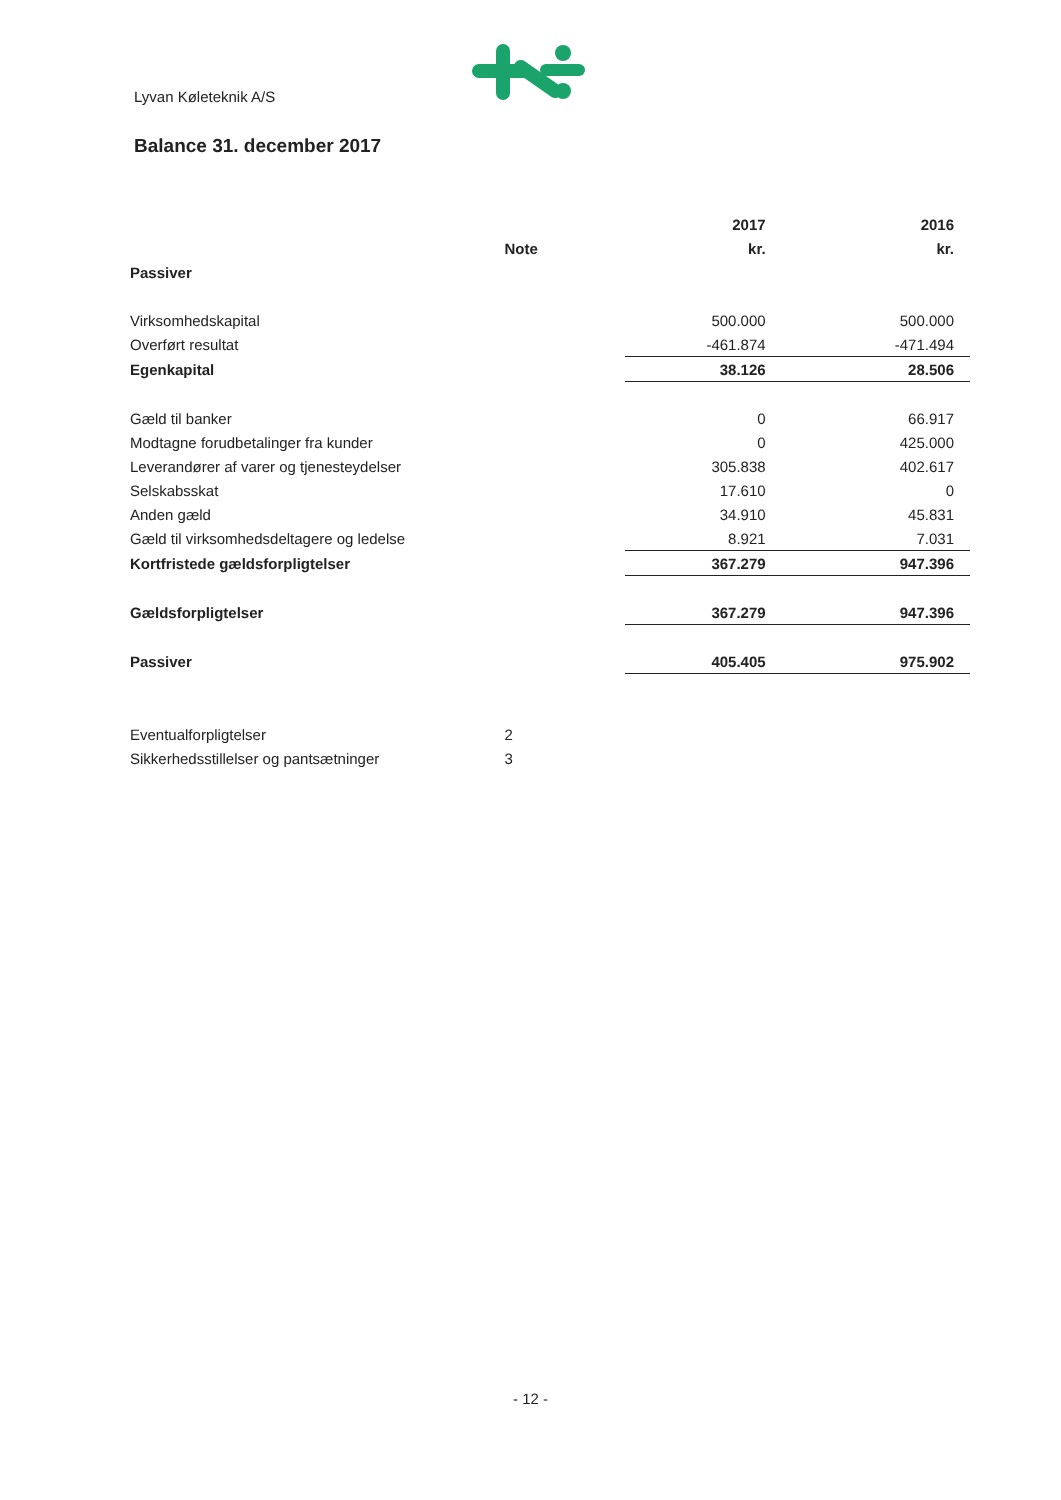Lyvan Køleteknik A/S
Balance 31. december 2017
| | | 2017 | 2016 |
| --- | --- | --- | --- |
| | Note | kr. | kr. |
| Passiver | | | |
| Virksomhedskapital | | 500.000 | 500.000 |
| Overført resultat | | -461.874 | -471.494 |
| Egenkapital | | 38.126 | 28.506 |
| Gæld til banker | | 0 | 66.917 |
| Modtagne forudbetalinger fra kunder | | 0 | 425.000 |
| Leverandører af varer og tjenesteydelser | | 305.838 | 402.617 |
| Selskabsskat | | 17.610 | 0 |
| Anden gæld | | 34.910 | 45.831 |
| Gæld til virksomhedsdeltagere og ledelse | | 8.921 | 7.031 |
| Kortfristede gældsforpligtelser | | 367.279 | 947.396 |
| Gældsforpligtelser | | 367.279 | 947.396 |
| Passiver | | 405.405 | 975.902 |
| Eventualforpligtelser | 2 | | |
| Sikkerhedsstillelser og pantsætninger | 3 | | |
- 12 -